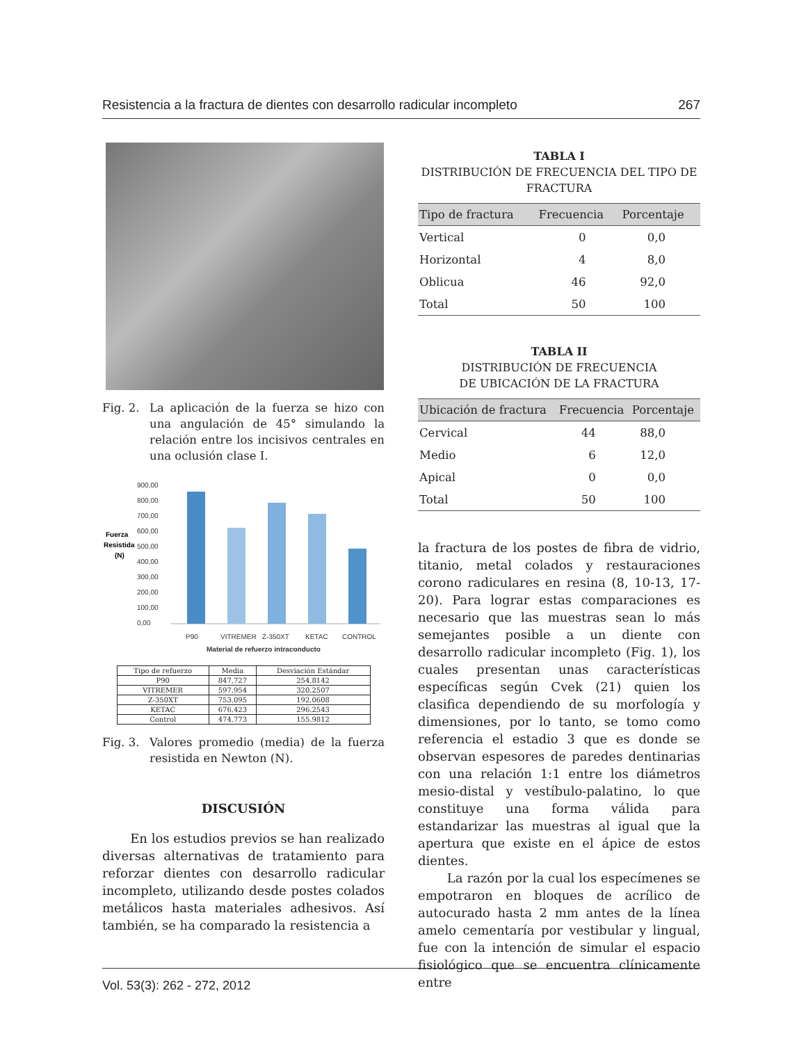Resistencia a la fractura de dientes con desarrollo radicular incompleto 267
Fig. 2. La aplicación de la fuerza se hizo con una angulación de 45° simulando la relación entre los incisivos centrales en una oclusión clase I.
Fuerza
Resistida
(N)
900,00
800,00
700,00
600,00
500,00
400,00
300,00
200,00
100,00
0,00
P90
VITREMER
Z-350XT
KETAC
CONTROL
Material de refuerzo intraconducto
| Tipo de refuerzo | Media | Desviación Estándar |
| --- | --- | --- |
| P90 | 847,727 | 254,8142 |
| VITREMER | 597,954 | 320,2507 |
| Z-350XT | 753,095 | 192,0608 |
| KETAC | 676.423 | 296.2543 |
| Control | 474.773 | 155.9812 |
Fig. 3. Valores promedio (media) de la fuerza resistida en Newton (N).
DISCUSIÓN
En los estudios previos se han realizado diversas alternativas de tratamiento para reforzar dientes con desarrollo radicular incompleto, utilizando desde postes colados metálicos hasta materiales adhesivos. Así también, se ha comparado la resistencia a
TABLA I
DISTRIBUCIÓN DE FRECUENCIA DEL TIPO DE FRACTURA
| Tipo de fractura | Frecuencia | Porcentaje |
| --- | --- | --- |
| Vertical | 0 | 0,0 |
| Horizontal | 4 | 8,0 |
| Oblicua | 46 | 92,0 |
| Total | 50 | 100 |
TABLA II
DISTRIBUCIÓN DE FRECUENCIA
DE UBICACIÓN DE LA FRACTURA
| Ubicación de fractura | Frecuencia | Porcentaje |
| --- | --- | --- |
| Cervical | 44 | 88,0 |
| Medio | 6 | 12,0 |
| Apical | 0 | 0,0 |
| Total | 50 | 100 |
la fractura de los postes de fibra de vidrio, titanio, metal colados y restauraciones corono radiculares en resina (8, 10-13, 17-20). Para lograr estas comparaciones es necesario que las muestras sean lo más semejantes posible a un diente con desarrollo radicular incompleto (Fig. 1), los cuales presentan unas características específicas según Cvek (21) quien los clasifica dependiendo de su morfología y dimensiones, por lo tanto, se tomo como referencia el estadio 3 que es donde se observan espesores de paredes dentinarias con una relación 1:1 entre los diámetros mesio-distal y vestíbulo-palatino, lo que constituye una forma válida para estandarizar las muestras al igual que la apertura que existe en el ápice de estos dientes.
La razón por la cual los especímenes se empotraron en bloques de acrílico de autocurado hasta 2 mm antes de la línea amelo cementaría por vestibular y lingual, fue con la intención de simular el espacio fisiológico que se encuentra clínicamente entre
Vol. 53(3): 262 - 272, 2012